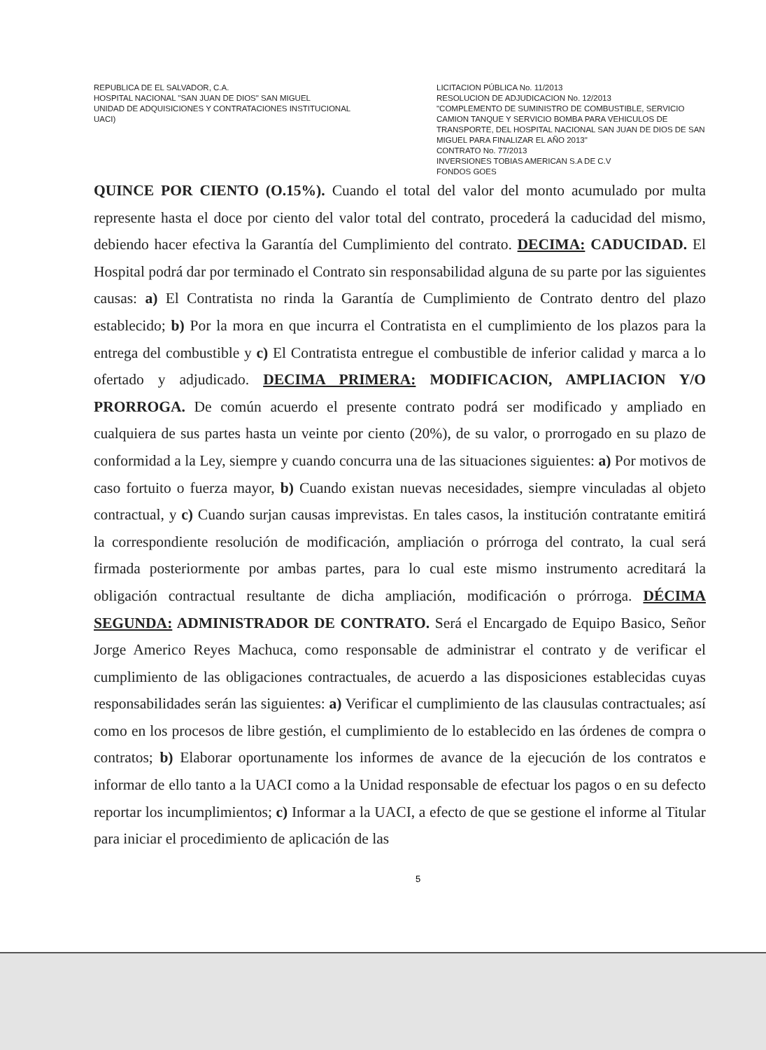REPUBLICA DE EL SALVADOR, C.A.
HOSPITAL NACIONAL "SAN JUAN DE DIOS" SAN MIGUEL
UNIDAD DE ADQUISICIONES Y CONTRATACIONES INSTITUCIONAL
UACI)
LICITACION PÚBLICA No. 11/2013
RESOLUCION DE ADJUDICACION No. 12/2013
"COMPLEMENTO DE SUMINISTRO DE COMBUSTIBLE, SERVICIO CAMION TANQUE Y SERVICIO BOMBA PARA VEHICULOS DE TRANSPORTE, DEL HOSPITAL NACIONAL SAN JUAN DE DIOS DE SAN MIGUEL PARA FINALIZAR EL AÑO 2013"
CONTRATO No. 77/2013
INVERSIONES TOBIAS AMERICAN S.A DE C.V
FONDOS GOES
QUINCE POR CIENTO (O.15%). Cuando el total del valor del monto acumulado por multa represente hasta el doce por ciento del valor total del contrato, procederá la caducidad del mismo, debiendo hacer efectiva la Garantía del Cumplimiento del contrato. DECIMA: CADUCIDAD. El Hospital podrá dar por terminado el Contrato sin responsabilidad alguna de su parte por las siguientes causas: a) El Contratista no rinda la Garantía de Cumplimiento de Contrato dentro del plazo establecido; b) Por la mora en que incurra el Contratista en el cumplimiento de los plazos para la entrega del combustible y c) El Contratista entregue el combustible de inferior calidad y marca a lo ofertado y adjudicado. DECIMA PRIMERA: MODIFICACION, AMPLIACION Y/O PRORROGA. De común acuerdo el presente contrato podrá ser modificado y ampliado en cualquiera de sus partes hasta un veinte por ciento (20%), de su valor, o prorrogado en su plazo de conformidad a la Ley, siempre y cuando concurra una de las situaciones siguientes: a) Por motivos de caso fortuito o fuerza mayor, b) Cuando existan nuevas necesidades, siempre vinculadas al objeto contractual, y c) Cuando surjan causas imprevistas. En tales casos, la institución contratante emitirá la correspondiente resolución de modificación, ampliación o prórroga del contrato, la cual será firmada posteriormente por ambas partes, para lo cual este mismo instrumento acreditará la obligación contractual resultante de dicha ampliación, modificación o prórroga. DÉCIMA SEGUNDA: ADMINISTRADOR DE CONTRATO. Será el Encargado de Equipo Basico, Señor Jorge Americo Reyes Machuca, como responsable de administrar el contrato y de verificar el cumplimiento de las obligaciones contractuales, de acuerdo a las disposiciones establecidas cuyas responsabilidades serán las siguientes: a) Verificar el cumplimiento de las clausulas contractuales; así como en los procesos de libre gestión, el cumplimiento de lo establecido en las órdenes de compra o contratos; b) Elaborar oportunamente los informes de avance de la ejecución de los contratos e informar de ello tanto a la UACI como a la Unidad responsable de efectuar los pagos o en su defecto reportar los incumplimientos; c) Informar a la UACI, a efecto de que se gestione el informe al Titular para iniciar el procedimiento de aplicación de las
5